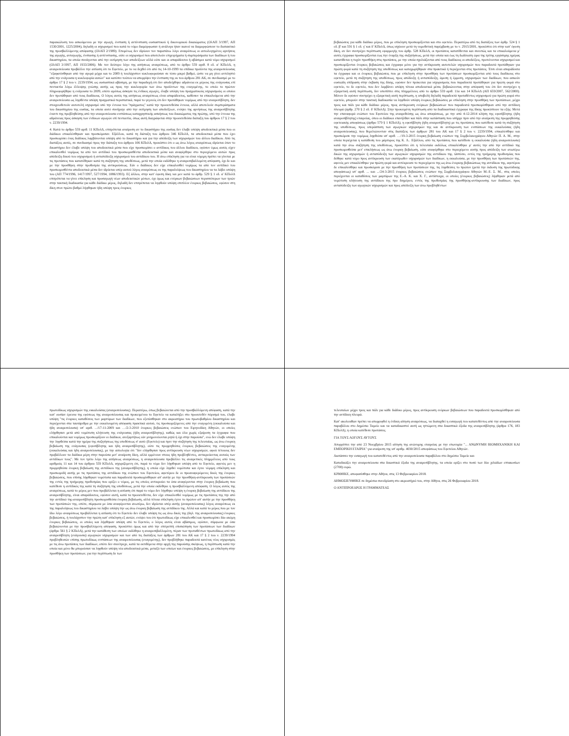παρακώλυση του ασκούμενου με την αγωγή, ένσταση ή αντένσταση ουσιαστικού ή δικονομικού δικαιώματος (ΟλΑΠ 3/1997, ΑΠ 1530/2001, 1225/2004), δηλαδή οι ισχυρισμοί που κατά το νόμο διαμόρφωσαν ή ανάλογα ήταν ικανοί να διαμορφώσουν το διατακτικό της προσβαλλόμενης απόφασης (ΟλΑΠ 2/1989). Επομένως δεν ιδρύουν τον παραπάνω λόγο αναιρέσεως οι αιτιολογημένες αρνήσεις της αγωγής, ανταγωγής, ένστασης ή αντένστασης, ούτε οι ισχυρισμοί που αποτελούν επιχειρήματα ή συμπεράσματα των διαδίκων ή του δικαστηρίου, τα οποία συνάγονται από την εκτίμηση των αποδείξεων αλλά ούτε και οι απαράδεκτοι ή αβάσιμοι κατά νόμο ισχυρισμοί (ΟλΑΠ 3/1997, ΑΠ 1933/2006). Με τον δεύτερο λόγο της αιτήσεως αναιρέσεως, από το άρθρο 559 αριθ. 8 εδ. α' ΚΠολΔ, η αναιρεσείουσα προβάλλει την αιτίαση ότι το Εφετείο, με το να δεχθεί ότι από τις 14-10-1999 τα επίδικα προϊόντα της αναιρεσείουσας "εξαφανίσθηκαν από την αγορά μέχρι και το 2009 ή τουλάχιστον κυκλοφορούσαν σε τόσο μικρό βαθμό, ώστε να μη γίνει αντιληπτό από την ενάγουσα η κυκλοφορία αυτών" και κατόπιν τούτου να απορρίψει την ένσταση της εκ του άρθρου 281 ΑΚ, σε συνδυασμό με το άρθρο 17 § 2 του ν. 2239/1994, ως ουσιαστικά αβάσιμη, με την παραδοχή ότι δεν αποδείχθηκε αδράνεια εκ μέρους της ενάγουσας επί πενταετία λόγω έλλειψης γνώσης αυτής ως προς την κυκλοφορία των άνω προϊόντων της εναγομένης, το οποίο το πρώτον πληροφορήθηκε η ενάγουσα το 2009, οπότε αμέσως άσκησε τις ένδικες αγωγές, έλαβε υπόψη του πραγματικούς ισχυρισμούς οι οποίοι δεν προτάθηκαν από τους διαδίκους. Ο λόγος αυτός της αιτήσεως αναιρέσεως είναι απαράδεκτος, καθόσον τα επικαλούμενα από την αναιρεσείουσα ως ληφθέντα υπόψη πραγματικά περιστατικά, παρά το γεγονός ότι δεν προτάθηκαν νομίμως από την αναιρεσίβλητη, δεν στοιχειοθετούν αυτοτελή ισχυρισμό υπό την έννοια του "πράγματος" κατά την προεκτεθείσα έννοια, αλλά αποτελούν συμπεράσματα του δικαστηρίου της ουσίας, τα οποία αυτό συνήγαγε από την εκτίμηση των αποδείξεων, ενόψει της αρνήσεως της αναιρεσίβλητης έναντι της προβληθείσης από την αναιρεσείουσα ενστάσεως καταχρηστικής ασκήσεως του δικαιώματος της πρώτης, υπό την έννοια της αδράνειας προς άσκηση των ένδικων αγωγών επί πενταετία, όπως αυτή διαγράφεται στην προεκτεθείσα διάταξη του άρθρου 17 § 2 του ν. 2239/1994.
4. Κατά το άρθρο 559 αριθ. 11 ΚΠολΔ, επιτρέπεται αναίρεση αν το δικαστήριο της ουσίας δεν έλαβε υπόψη αποδεικτικά μέσα που οι διάδικοι επικαλέσθηκαν και προσκόμισαν. Εξάλλου, κατά τη διάταξη του άρθρου 346 ΚΠολΔ, τα αποδεικτικά μέσα που έχει προσκομίσει ένας διάδικος λαμβάνονται υπόψη από το δικαστήριο και για την απόδειξη των ισχυρισμών του άλλου διαδίκου. Από τις διατάξεις αυτές, σε συνδυασμό προς την διάταξη του άρθρου 106 ΚΠολΔ, προκύπτει ότι ο ως άνω λόγος αναιρέσεως ιδρύεται όταν το δικαστήριο δεν έλαβε υπόψη του αποδεικτικά μέσα που είχε προσκομίσει ο αντίδικος του άλλου διαδίκου, εφόσον όμως αυτός είχεν επικαλεσθεί νομίμως τα από τον αντίδικό του προσκομισθέντα αποδεικτικά μέσα και αναφέρθηκε στο περιεχόμενο αυτών προς απόδειξη δικού του ισχυρισμού ή ανταπόδειξη ισχυρισμού του αντιδίκου του. Η άνω επίκληση για να είναι νόμιμη πρέπει να γίνεται με τις προτάσεις που κατατέθηκαν κατά τη συζήτηση της υποθέσεως, μετά την οποία εκδόθηκε η αναιρεσιβαλλομένη απόφαση, όχι δε και με την προσθήκη στην προθεσμία της αντικρούσεως. Εάν ο διάδικος δεν είχε επικαλεσθεί νομίμως τα από τον αντίδικό του προσκομισθέντα αποδεικτικά μέσα δεν ιδρύεται υπέρ αυτού λόγος αναιρέσεως εκ της παραλείψεως του δικαστηρίου να τα λάβει υπόψη του (ΑΠ 774/1996, 1417/1997, 527/1994, 1086/1993). Εξ άλλου, στην κατ' έφεση δίκη ναι μεν κατά το άρθρ. 529 § 1 εδ. α' ΚΠολΔ επιτρέπεται να γίνει επίκληση και προσαγωγή νέων αποδεικτικών μέσων, όχι όμως και ενόρκων βεβαιώσεων περισσότερων των τριών στην τακτική διαδικασία για κάθε διάδικο μέρος, δηλαδή δεν επιτρέπεται να ληφθούν υπόψη επιπλέον ένορκες βεβαιώσεις, εφόσον στη δίκη στον πρώτο βαθμό λήφθηκαν ήδη υπόψη τρεις ένορκες
βεβαιώσεις για κάθε διάδικο μέρος, που με επίκληση προσκομίζονται και στο εφετείο. Περαιτέρω από τις διατάξεις των άρθρ. 524 § 1 εδ. β' και 591 § 1 εδ. γ' και δ' ΚΠολΔ, όπως ισχύουν μετά τη νομοθετική παρέμβαση με το ν. 2915/2001, προκύπτει ότι στην κατ' έφεση δίκη, αν δεν συντρέχει περίπτωση εφαρμογής του άρθρ. 528 ΚΠολΔ, οι προτάσεις κατατίθενται και συνεπώς και τα επικαλούμενα μ' αυτές έγγραφα προσκομίζονται έως την έναρξη της συζητήσεως, μετά την οποία και έως τη δωδέκατη ώρα της τρίτης εργάσιμης ημέρας κατατίθεται η τυχόν προσθήκη στις προτάσεις, με την οποία σχολιάζονται από τους διαδίκους οι αποδείξεις, προτείνονται ισχυρισμοί και προσκομίζονται ένορκες βεβαιώσεις και έγγραφα μόνο για την αντίκρουση αυτοτελών ισχυρισμών που παραδεκτά προτάθηκαν για πρώτη φορά κατά τη συζήτηση της υποθέσεως και καταχωρήθηκαν στα πρακτικά ή περιέχονται στις προτάσεις. Έτσι είναι απαράδεκτα τα έγγραφα και οι ένορκες βεβαιώσεις που με επίκληση στην προσθήκη των προτάσεων προσκομίζονται από τους διαδίκους στο εφετείο, μετά τη συζήτηση της υποθέσεως, προς απόδειξη ή ανταπόδειξη, άμεση ή έμμεση, ισχυρισμών των διαδίκων, που ασκούν ουσιώδη επίδραση στην έκβαση της δίκης, εφόσον δεν πρόκειται για ισχυρισμούς που παραδεκτά προτάθηκαν για πρώτη φορά στο εφετείο, το δε εφετείο, που δεν λαμβάνει υπόψη τέτοια αποδεικτικά μέσα, βεβαιώνοντας στην απόφασή του ότι δεν συντρέχει η εξαιρετική αυτή περίπτωση, δεν υποπίπτει στις πλημμέλειες από το άρθρο 559 αριθ. 11α και 14 ΚΠολΔ (ΑΠ 659/2007, 562/2000). Μόνον δε εφόσον συντρέχει η εξαιρετική αυτή περίπτωση, η υποβολή δηλαδή παραδεκτά προταθέντος ισχυρισμού για πρώτη φορά στο εφετείο, μπορούν στην τακτική διαδικασία να ληφθούν υπόψη ένορκες βεβαιώσεις με επίκληση στην προσθήκη των προτάσεων, μέχρι τρεις και πάλι για κάθε διάδικο μέρος, προς αντίκρουση ενόρκων βεβαιώσεων που παραδεκτά προσκομίσθηκαν από την αντίδικη πλευρά (άρθρ. 270 § 2 εδ. δ' ΚΠολΔ). Στην προκειμένη περίπτωση από τα διαδικαστικά έγγραφα της δίκης προκύπτουν τα εξής: Μετά την επαναφορά ενώπιον του Εφετείου της αναιρεθείσης ως άνω αποφάσεως, με την από 4-12-2014 κλήση της εφεσίβλητης (ήδη αναιρεσίβλητης) εταιρείας, όπου οι διάδικοι επανήλθαν και πάλι στην κατάσταση που υπήρχε πριν από την αναίρεση της προρρηθείσης εφετειακής αποφάσεως (άρθρο 579 § 1 ΚΠολΔ), η εφεσίβλητη (ήδη αναιρεσίβλητη) με τις προτάσεις που κατέθεσε κατά τη συζήτηση της υποθέσεως, προς υπεράσπιση των αγωγικών ισχυρισμών της και σε αντίκρουση των ενστάσεων της εκκαλούσας (ήδη αναιρεσείουσας), που θεμελιώνονταν στις διατάξεις των άρθρων 281 του ΑΚ και 17 § 2 του ν. 2239/1994, επικαλέσθηκε και προσκόμισε την νομίμως ληφθείσα υπ' αριθ. …/19-3-2015 ένορκη βεβαίωση ενώπιον της Συμβολαιογράφου Αθηνών Π. Α. Μ., στην οποία περιέχεται η κατάθεση του μάρτυρος της Κ. Λ.. Εξάλλου, από τις προτάσεις που κατέθεσε η εκκαλούσα (ήδη αναιρεσείουσα) κατά την άνω συζήτηση της υποθέσεως, προκύπτει ότι η τελευταία ουδόλως επικαλέσθηκε μ' αυτές την από την αντίδικό της προσκομισθείσα μετ' επικλήσεως ως άνω ένορκη βεβαίωση, ούτε αναφέρθηκε στο περιεχόμενο αυτής προς απόδειξη των ανωτέρω δικών της ισχυρισμών ή ανταπόδειξη των αγωγικών ισχυρισμών της αντιδίκου της. Ωστόσο, εντός της τριήμερης προθεσμίας που δόθηκε κατά νόμο προς αντίκρουση των εκατέρωθεν ισχυρισμών των διαδίκων, η εκκαλούσα, με την προσθήκη των προτάσεών της, αφενός μεν επικαλέσθηκε για πρώτη φορά και αντέκρουσε το περιεχόμενο της ως άνω ένορκης βεβαιώσεως της αντιδίκου της, αφετέρου δε επικαλέσθηκε και προσκόμισε με την προσθήκη των προτάσεών της, τις ληφθείσες το πρώτον (μετά την έκδοση της πρωτόδικης αποφάσεως) υπ' αριθ. ... και .../24-3-2015 ένορκες βεβαιώσεις ενώπιον της Συμβολαιογράφου Αθηνών Μ.-Ε. Σ. Μ., στις οποίες περιέχονται οι καταθέσεις των μαρτύρων της Ε.-Α. Κ. και Χ. Γ., αντίστοιχα, οι οποίες (ένορκες βεβαιώσεις) λήφθηκαν μετά από νομότυπη κλήτευση της αντιδίκου της προ διημέρου, εντός της προθεσμίας της προσθήκης-αντίκρουσης των διαδίκων, προς ανταπόδειξη των αγωγικών ισχυρισμών και προς απόδειξη των άνω προβληθέντων
πρωτοδίκως ισχυρισμών της εκκαλούσας (αναιρεσείουσας). Περαιτέρω, όπως βεβαιώνεται από την προσβαλλόμενη απόφαση, κατά την κατ' ουσίαν έρευνα της εφέσεως της αναιρεσείουσας και προκειμένου το Εφετείο να καταλήξει στο προεκτεθέν πόρισμά του, έλαβε υπόψη "τις ένορκες καταθέσεις των μαρτύρων των διαδίκων, που εξετάσθηκαν στο ακροατήριο του πρωτοβαθμίου δικαστηρίου και περιέχονται στα ταυτάριθμα με την εκκαλουμένη απόφαση πρακτικά αυτού, τις προσκομιζόμενες από την εναγομένη (εκκαλούσα και ήδη αναιρεσείουσα) υπ' αριθ. .../17-11-2009 και …/2-3-2010 ένορκες βεβαιώσεις ενώπιον του Ειρηνοδίκη Αθηνών, οι οποίες ελήφθησαν μετά από νομότυπη κλήτευση της ενάγουσας (ήδη αναιρεσίβλητης), καθώς και όλα χωρίς εξαίρεση τα έγγραφα που επικαλούνται και νομίμως προσκομίζουν οι διάδικοι, ανεξαρτήτως εάν μνημονεύονται ρητά ή όχι στην παρούσα", ενώ δεν έλαβε υπόψη την ληφθείσα κατά την ημέρα της συζητήσεως της υποθέσεως σ' αυτό (Εφετείο) και πριν την συζήτηση της τελευταίας, ως άνω ένορκη βεβαίωση της ενάγουσας (εφεσίβλητης και ήδη αναιρεσίβλητης), ούτε τις προρρηθείσες ένορκες βεβαιώσεις της εναγομένης (εκκαλούσας και ήδη αναιρεσείουσας), με την αιτιολογία ότι "δεν ελήφθησαν προς αντίκρουση νέων ισχυρισμών, αφού τέτοιους δεν προβάλλουν τα διάδικα μέρη στην παρούσα μετ' αναίρεση δίκη, αλλά εμμένουν στους ήδη προβληθέντες, αντικρούοντας αυτούς των αντιδίκων τους". Με τον τρίτο λόγο της αιτήσεως αναιρέσεως, η αναιρεσείουσα προβάλλει τις αναιρετικές πλημμέλειες από τους αριθμούς 11 και 14 του άρθρου 559 ΚΠολΔ, ισχυριζόμενη ότι, παρά το νόμο δεν λήφθηκαν υπόψη από το Εφετείο, αφενός μεν η προρρηθείσα ένορκη βεβαίωση της αντιδίκου της (αναιρεσίβλητης), η οποία είχε ληφθεί νομότυπα και έγινε νόμιμη επίκληση και προσκομιδή αυτής με τις προτάσεις της αντιδίκου της ενώπιον του Εφετείου, αφετέρου δε οι προαναφερόμενες δικές της ένορκες βεβαιώσεις, που επίσης λήφθηκαν νομότυπα και παραδεκτά προσκομίσθηκαν απ' αυτήν με την προσθήκη-αντίκρουση των προτάσεών της εντός της τριήμερης προθεσμίας που ορίζει ο νόμος, με τις οποίες αντικρούει τα όσα αναφέρονται στην ένορκη βεβαίωση που κατέθεσε η αντίδικός της κατά τη συζήτηση της υποθέσεως, μετά την οποία εκδόθηκε η προσβαλλόμενη απόφαση. Ο λόγος αυτός της αναιρέσεως, κατά το μέρος μεν που προβάλλεται η αιτίαση ότι παρά το νόμο δεν λήφθηκε υπόψη η ένορκη βεβαίωση της αντιδίκου της αναιρεσίβλητης, είναι απαράδεκτος, εφόσον αυτή, κατά τα προεκτεθέντα, δεν είχε επικαλεσθεί νομίμως με τις προτάσεις της την από την αντίδικό της-αναιρεσίβλητη προσκομισθείσα ένορκη βεβαίωση, αλλά τέτοια επίκληση έγινε το πρώτον απ' αυτήν με την προσθήκη των προτάσεών της, οπότε, σύμφωνα με όσα αναφέρονται ανωτέρω, δεν ιδρύεται υπέρ αυτής (αναιρεσείουσας) λόγος αναιρέσεως εκ της παραλείψεως του δικαστηρίου να λάβει υπόψη την ως άνω ένορκη βεβαίωση της αντιδίκου της. Αλλά και κατά το μέρος που με τον ίδιο λόγο αναιρέσεως προβάλλεται η αιτίαση ότι το Εφετείο δεν έλαβε υπόψη τις ως άνω δικές της (δηλ. της αναιρεσείουσας) ένορκες βεβαιώσεις, ή τουλάχιστον την πρώτη κατ' επίκληση εξ αυτών, ενόψει του ότι πρωτοδίκως είχε επικαλεσθεί και προσκομίσει δύο ακόμη ένορκες βεβαιώσεις, οι οποίες και λήφθηκαν υπόψη από το Εφετείο, ο λόγος αυτός είναι αβάσιμος, εφόσον, σύμφωνα με όσα βεβαιώνονται με την προσβαλλόμενη απόφαση, προκύπτει όμως και από την επιτρεπτή επισκόπηση των προτάσεων των διαδίκων (άρθρο 561 § 2 ΚΠολΔ), μετά την κατάθεση των οποίων εκδόθηκε η αναιρεσιβαλλομένη, πέραν των προταθέντων πρωτοδίκως από την αναιρεσίβλητη (ενάγουσα) αγωγικών ισχυρισμών και των από τις διατάξεις των άρθρων 281 του ΑΚ και 17 § 2 του ν. 2239/1994 προβληθεισών επίσης πρωτοδίκως ενστάσεων της αναιρεσείουσας (εναγομένης), δεν προβλήθηκε παραδεκτά κανένας νέος ισχυρισμός με τις άνω προτάσεις των διαδίκων, οπότε δεν συνέτρεχε, κατά τα εκτιθέμενα στην αρχή της παρούσης σκέψεως, η περίπτωση κατά την οποία και μόνο θα μπορούσαν να ληφθούν υπόψη νέα αποδεικτικά μέσα, μεταξύ των οποίων και ένορκες βεβαιώσεις, με επίκληση στην προσθήκη των προτάσεων, για την περίπτωση δε των
τελευταίων μέχρι τρεις και πάλι για κάθε διάδικο μέρος, προς αντίκρουση ενόρκων βεβαιώσεων που παραδεκτά προσκομίσθηκαν από την αντίδικη πλευρά.
Κατ' ακολουθίαν πρέπει να απορριφθεί η ένδικη αίτηση αναιρέσεως, να διαταχθεί η εισαγωγή του κατατεθέντος από την αναιρεσείουσα παραβόλου στο Δημόσιο Ταμείο και να καταδικαστεί αυτή ως ηττώμενη στα δικαστικά έξοδα της αναιρεσίβλητης (άρθρα 176, 183 ΚΠολΔ), η οποία κατέθεσε προτάσεις.
ΓΙΑ ΤΟΥΣ ΛΟΓΟΥΣ ΑΥΤΟΥΣ
Απορρίπτει την από 23 Νοεμβρίου 2015 αίτηση της ανώνυμης εταιρείας με την επωνυμία "... ΑΝΩΝΥΜΗ ΒΙΟΜΗΧΑΝΙΚΗ ΚΑΙ ΕΜΠΟΡΙΚΗ ΕΤΑΙΡΙΑ" για αναίρεση της υπ' αριθμ. 4030/2015 αποφάσεως του Εφετείου Αθηνών.
Διατάσσει την εισαγωγή του κατατεθέντος από την αναιρεσείουσα παραβόλου στο Δημόσιο Ταμείο και
Καταδικάζει την αναιρεσείουσα στα δικαστικά έξοδα της αναιρεσίβλητης, τα οποία ορίζει στο ποσό των δύο χιλιάδων επτακοσίων (2700) ευρώ.
ΚΡΙΘΗΚΕ, αποφασίσθηκε στην Αθήνα, στις 13 Φεβρουαρίου 2018.
ΔΗΜΟΣΙΕΥΘΗΚΕ σε δημόσια συνεδρίαση στο ακροατήριό του, στην Αθήνα, στις 26 Φεβρουαρίου 2018.
Ο ΑΝΤΙΠΡΟΕΔΡΟΣ Η ΓΡΑΜΜΑΤΕΑΣ